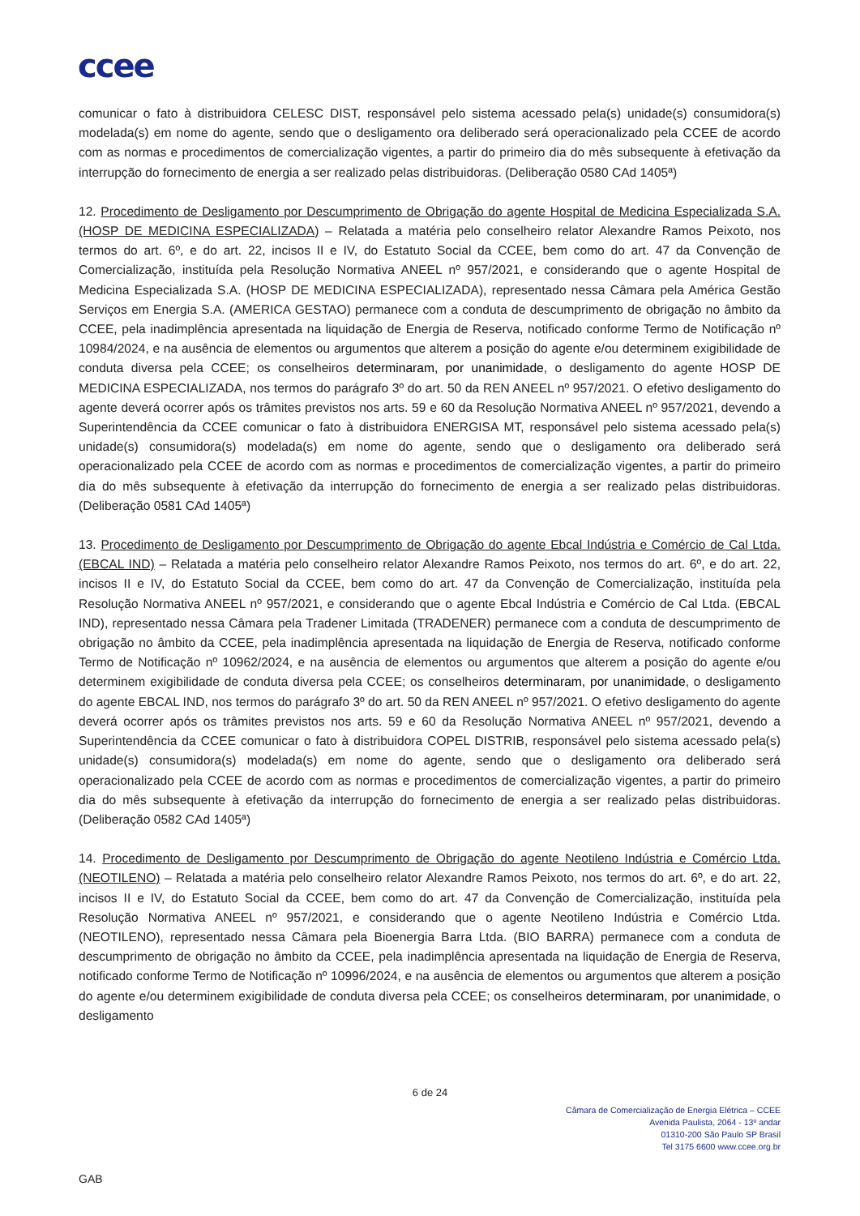ccee
comunicar o fato à distribuidora CELESC DIST, responsável pelo sistema acessado pela(s) unidade(s) consumidora(s) modelada(s) em nome do agente, sendo que o desligamento ora deliberado será operacionalizado pela CCEE de acordo com as normas e procedimentos de comercialização vigentes, a partir do primeiro dia do mês subsequente à efetivação da interrupção do fornecimento de energia a ser realizado pelas distribuidoras. (Deliberação 0580 CAd 1405ª)
12. Procedimento de Desligamento por Descumprimento de Obrigação do agente Hospital de Medicina Especializada S.A. (HOSP DE MEDICINA ESPECIALIZADA) – Relatada a matéria pelo conselheiro relator Alexandre Ramos Peixoto, nos termos do art. 6º, e do art. 22, incisos II e IV, do Estatuto Social da CCEE, bem como do art. 47 da Convenção de Comercialização, instituída pela Resolução Normativa ANEEL nº 957/2021, e considerando que o agente Hospital de Medicina Especializada S.A. (HOSP DE MEDICINA ESPECIALIZADA), representado nessa Câmara pela América Gestão Serviços em Energia S.A. (AMERICA GESTAO) permanece com a conduta de descumprimento de obrigação no âmbito da CCEE, pela inadimplência apresentada na liquidação de Energia de Reserva, notificado conforme Termo de Notificação nº 10984/2024, e na ausência de elementos ou argumentos que alterem a posição do agente e/ou determinem exigibilidade de conduta diversa pela CCEE; os conselheiros determinaram, por unanimidade, o desligamento do agente HOSP DE MEDICINA ESPECIALIZADA, nos termos do parágrafo 3º do art. 50 da REN ANEEL nº 957/2021. O efetivo desligamento do agente deverá ocorrer após os trâmites previstos nos arts. 59 e 60 da Resolução Normativa ANEEL nº 957/2021, devendo a Superintendência da CCEE comunicar o fato à distribuidora ENERGISA MT, responsável pelo sistema acessado pela(s) unidade(s) consumidora(s) modelada(s) em nome do agente, sendo que o desligamento ora deliberado será operacionalizado pela CCEE de acordo com as normas e procedimentos de comercialização vigentes, a partir do primeiro dia do mês subsequente à efetivação da interrupção do fornecimento de energia a ser realizado pelas distribuidoras. (Deliberação 0581 CAd 1405ª)
13. Procedimento de Desligamento por Descumprimento de Obrigação do agente Ebcal Indústria e Comércio de Cal Ltda. (EBCAL IND) – Relatada a matéria pelo conselheiro relator Alexandre Ramos Peixoto, nos termos do art. 6º, e do art. 22, incisos II e IV, do Estatuto Social da CCEE, bem como do art. 47 da Convenção de Comercialização, instituída pela Resolução Normativa ANEEL nº 957/2021, e considerando que o agente Ebcal Indústria e Comércio de Cal Ltda. (EBCAL IND), representado nessa Câmara pela Tradener Limitada (TRADENER) permanece com a conduta de descumprimento de obrigação no âmbito da CCEE, pela inadimplência apresentada na liquidação de Energia de Reserva, notificado conforme Termo de Notificação nº 10962/2024, e na ausência de elementos ou argumentos que alterem a posição do agente e/ou determinem exigibilidade de conduta diversa pela CCEE; os conselheiros determinaram, por unanimidade, o desligamento do agente EBCAL IND, nos termos do parágrafo 3º do art. 50 da REN ANEEL nº 957/2021. O efetivo desligamento do agente deverá ocorrer após os trâmites previstos nos arts. 59 e 60 da Resolução Normativa ANEEL nº 957/2021, devendo a Superintendência da CCEE comunicar o fato à distribuidora COPEL DISTRIB, responsável pelo sistema acessado pela(s) unidade(s) consumidora(s) modelada(s) em nome do agente, sendo que o desligamento ora deliberado será operacionalizado pela CCEE de acordo com as normas e procedimentos de comercialização vigentes, a partir do primeiro dia do mês subsequente à efetivação da interrupção do fornecimento de energia a ser realizado pelas distribuidoras. (Deliberação 0582 CAd 1405ª)
14. Procedimento de Desligamento por Descumprimento de Obrigação do agente Neotileno Indústria e Comércio Ltda. (NEOTILENO) – Relatada a matéria pelo conselheiro relator Alexandre Ramos Peixoto, nos termos do art. 6º, e do art. 22, incisos II e IV, do Estatuto Social da CCEE, bem como do art. 47 da Convenção de Comercialização, instituída pela Resolução Normativa ANEEL nº 957/2021, e considerando que o agente Neotileno Indústria e Comércio Ltda. (NEOTILENO), representado nessa Câmara pela Bioenergia Barra Ltda. (BIO BARRA) permanece com a conduta de descumprimento de obrigação no âmbito da CCEE, pela inadimplência apresentada na liquidação de Energia de Reserva, notificado conforme Termo de Notificação nº 10996/2024, e na ausência de elementos ou argumentos que alterem a posição do agente e/ou determinem exigibilidade de conduta diversa pela CCEE; os conselheiros determinaram, por unanimidade, o desligamento
6 de 24
Câmara de Comercialização de Energia Elétrica – CCEE
Avenida Paulista, 2064 - 13º andar
01310-200 São Paulo SP Brasil
Tel 3175 6600 www.ccee.org.br
GAB